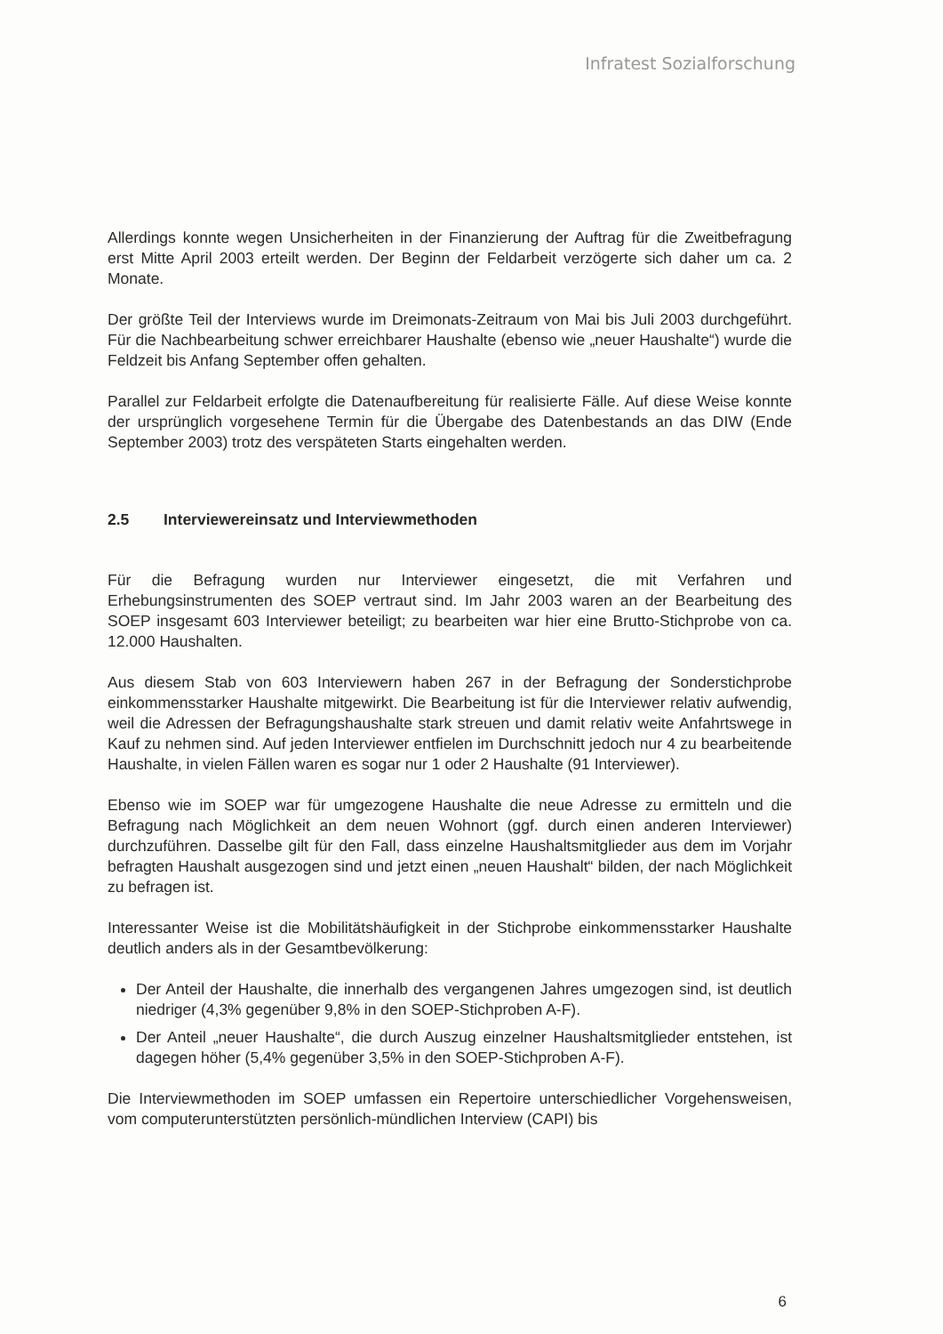Infratest Sozialforschung
Allerdings konnte wegen Unsicherheiten in der Finanzierung der Auftrag für die Zweitbefragung erst Mitte April 2003 erteilt werden. Der Beginn der Feldarbeit verzögerte sich daher um ca. 2 Monate.
Der größte Teil der Interviews wurde im Dreimonats-Zeitraum von Mai bis Juli 2003 durchgeführt. Für die Nachbearbeitung schwer erreichbarer Haushalte (ebenso wie „neuer Haushalte“) wurde die Feldzeit bis Anfang September offen gehalten.
Parallel zur Feldarbeit erfolgte die Datenaufbereitung für realisierte Fälle. Auf diese Weise konnte der ursprünglich vorgesehene Termin für die Übergabe des Datenbestands an das DIW (Ende September 2003) trotz des verspäteten Starts eingehalten werden.
2.5 Interviewereinsatz und Interviewmethoden
Für die Befragung wurden nur Interviewer eingesetzt, die mit Verfahren und Erhebungsinstrumenten des SOEP vertraut sind. Im Jahr 2003 waren an der Bearbeitung des SOEP insgesamt 603 Interviewer beteiligt; zu bearbeiten war hier eine Brutto-Stichprobe von ca. 12.000 Haushalten.
Aus diesem Stab von 603 Interviewern haben 267 in der Befragung der Sonderstichprobe einkommensstarker Haushalte mitgewirkt. Die Bearbeitung ist für die Interviewer relativ aufwendig, weil die Adressen der Befragungshaushalte stark streuen und damit relativ weite Anfahrtswege in Kauf zu nehmen sind. Auf jeden Interviewer entfielen im Durchschnitt jedoch nur 4 zu bearbeitende Haushalte, in vielen Fällen waren es sogar nur 1 oder 2 Haushalte (91 Interviewer).
Ebenso wie im SOEP war für umgezogene Haushalte die neue Adresse zu ermitteln und die Befragung nach Möglichkeit an dem neuen Wohnort (ggf. durch einen anderen Interviewer) durchzuführen. Dasselbe gilt für den Fall, dass einzelne Haushaltsmitglieder aus dem im Vorjahr befragten Haushalt ausgezogen sind und jetzt einen „neuen Haushalt“ bilden, der nach Möglichkeit zu befragen ist.
Interessanter Weise ist die Mobilitätshäufigkeit in der Stichprobe einkommensstarker Haushalte deutlich anders als in der Gesamtbevölkerung:
Der Anteil der Haushalte, die innerhalb des vergangenen Jahres umgezogen sind, ist deutlich niedriger (4,3% gegenüber 9,8% in den SOEP-Stichproben A-F).
Der Anteil „neuer Haushalte“, die durch Auszug einzelner Haushaltsmitglieder entstehen, ist dagegen höher (5,4% gegenüber 3,5% in den SOEP-Stichproben A-F).
Die Interviewmethoden im SOEP umfassen ein Repertoire unterschiedlicher Vorgehensweisen, vom computerunterstützten persönlich-mündlichen Interview (CAPI) bis
6